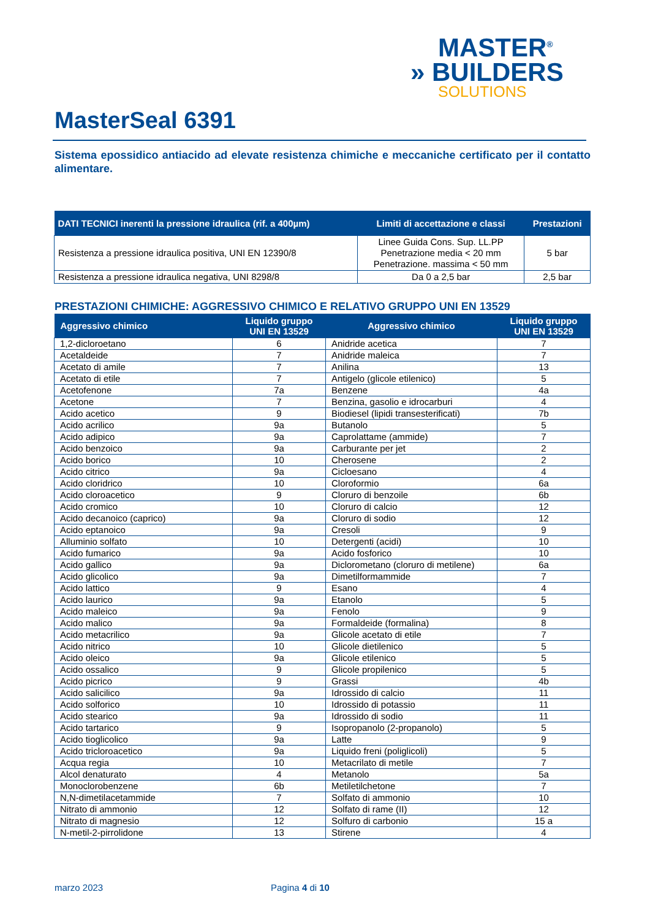MASTER<sup>®</sup>
» BUILDERS
SOLUTIONS
MasterSeal 6391
Sistema epossidico antiacido ad elevate resistenza chimiche e meccaniche certificato per il contatto alimentare.
| DATI TECNICI inerenti la pressione idraulica (rif. a 400µm) | Limiti di accettazione e classi | Prestazioni |
| --- | --- | --- |
| Resistenza a pressione idraulica positiva, UNI EN 12390/8 | Linee Guida Cons. Sup. LL.PP Penetrazione media < 20 mm Penetrazione. massima < 50 mm | 5 bar |
| Resistenza a pressione idraulica negativa, UNI 8298/8 | Da 0 a 2,5 bar | 2,5 bar |
PRESTAZIONI CHIMICHE: AGGRESSIVO CHIMICO E RELATIVO GRUPPO UNI EN 13529
| Aggressivo chimico | Liquido gruppo UNI EN 13529 | Aggressivo chimico | Liquido gruppo UNI EN 13529 |
| --- | --- | --- | --- |
| 1,2-dicloroetano | 6 | Anidride acetica | 7 |
| Acetaldeide | 7 | Anidride maleica | 7 |
| Acetato di amile | 7 | Anilina | 13 |
| Acetato di etile | 7 | Antigelo (glicole etilenico) | 5 |
| Acetofenone | 7a | Benzene | 4a |
| Acetone | 7 | Benzina, gasolio e idrocarburi | 4 |
| Acido acetico | 9 | Biodiesel (lipidi transesterificati) | 7b |
| Acido acrilico | 9a | Butanolo | 5 |
| Acido adipico | 9a | Caprolattame (ammide) | 7 |
| Acido benzoico | 9a | Carburante per jet | 2 |
| Acido borico | 10 | Cherosene | 2 |
| Acido citrico | 9a | Cicloesano | 4 |
| Acido cloridrico | 10 | Cloroformio | 6a |
| Acido cloroacetico | 9 | Cloruro di benzoile | 6b |
| Acido cromico | 10 | Cloruro di calcio | 12 |
| Acido decanoico (caprico) | 9a | Cloruro di sodio | 12 |
| Acido eptanoico | 9a | Cresoli | 9 |
| Alluminio solfato | 10 | Detergenti (acidi) | 10 |
| Acido fumarico | 9a | Acido fosforico | 10 |
| Acido gallico | 9a | Diclorometano (cloruro di metilene) | 6a |
| Acido glicolico | 9a | Dimetilformammide | 7 |
| Acido lattico | 9 | Esano | 4 |
| Acido laurico | 9a | Etanolo | 5 |
| Acido maleico | 9a | Fenolo | 9 |
| Acido malico | 9a | Formaldeide (formalina) | 8 |
| Acido metacrilico | 9a | Glicole acetato di etile | 7 |
| Acido nitrico | 10 | Glicole dietilenico | 5 |
| Acido oleico | 9a | Glicole etilenico | 5 |
| Acido ossalico | 9 | Glicole propilenico | 5 |
| Acido picrico | 9 | Grassi | 4b |
| Acido salicilico | 9a | Idrossido di calcio | 11 |
| Acido solforico | 10 | Idrossido di potassio | 11 |
| Acido stearico | 9a | Idrossido di sodio | 11 |
| Acido tartarico | 9 | Isopropanolo (2-propanolo) | 5 |
| Acido tioglicolico | 9a | Latte | 9 |
| Acido tricloroacetico | 9a | Liquido freni (poliglicoli) | 5 |
| Acqua regia | 10 | Metacrilato di metile | 7 |
| Alcol denaturato | 4 | Metanolo | 5a |
| Monoclorobenzene | 6b | Metiletilchetone | 7 |
| N,N-dimetilacetammide | 7 | Solfato di ammonio | 10 |
| Nitrato di ammonio | 12 | Solfato di rame (II) | 12 |
| Nitrato di magnesio | 12 | Solfuro di carbonio | 15 a |
| N-metil-2-pirrolidone | 13 | Stirene | 4 |
marzo 2023 Pagina 4 di 10